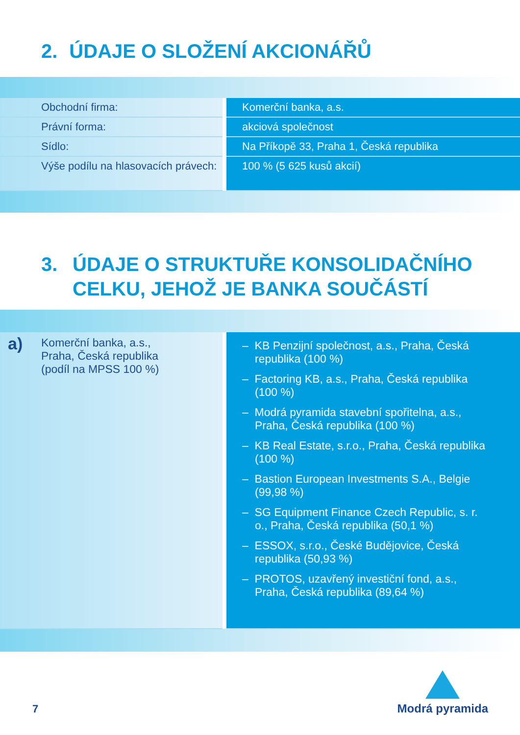2. ÚDAJE O SLOŽENÍ AKCIONÁŘŮ
| Obchodní firma: | | Komerční banka, a.s. |
| Právní forma: | | akciová společnost |
| Sídlo: | | Na Příkopě 33, Praha 1, Česká republika |
| Výše podílu na hlasovacích právech: | | 100 % (5 625 kusů akcií) |
3. ÚDAJE O STRUKTUŘE KONSOLIDAČNÍHO
CELKU, JEHOŽ JE BANKA SOUČÁSTÍ
| a) Komerční banka, a.s., Praha, Česká republika (podíl na MPSS 100 %) | | – KB Penzijní společnost, a.s., Praha, Česká republika (100 %) – Factoring KB, a.s., Praha, Česká republika (100 %) – Modrá pyramida stavební spořitelna, a.s., Praha, Česká republika (100 %) – KB Real Estate, s.r.o., Praha, Česká republika (100 %) – Bastion European Investments S.A., Belgie (99,98 %) – SG Equipment Finance Czech Republic, s. r. o., Praha, Česká republika (50,1 %) – ESSOX, s.r.o., České Budějovice, Česká republika (50,93 %) – PROTOS, uzavřený investiční fond, a.s., Praha, Česká republika (89,64 %) |
7
Modrá pyramida